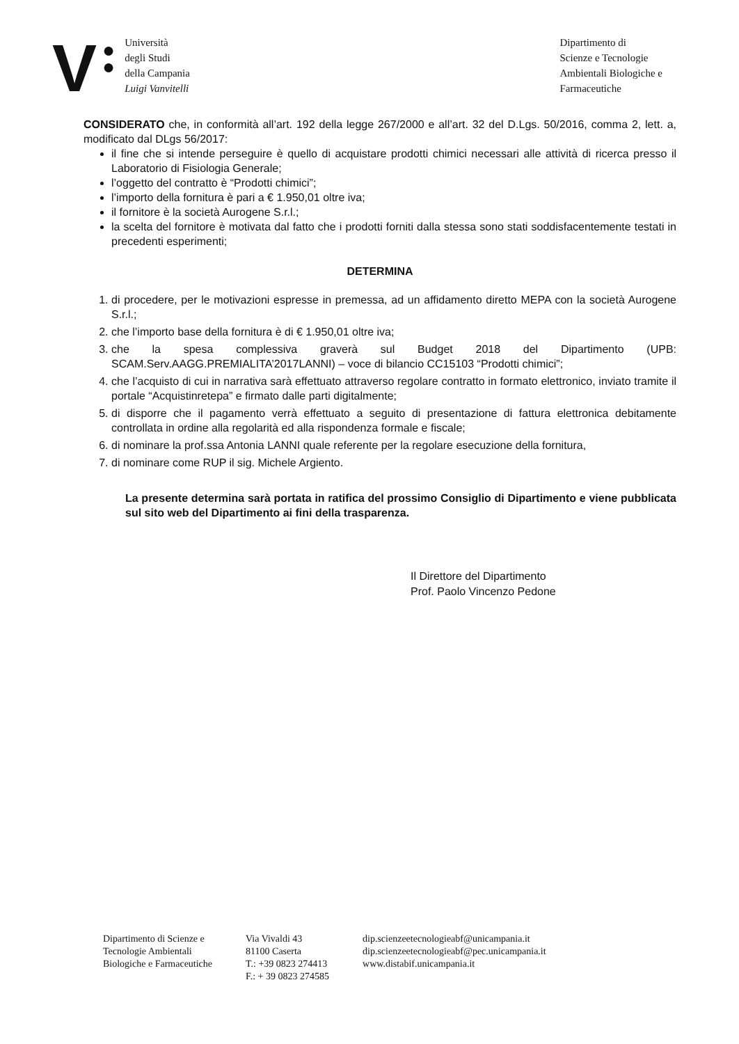V
●
●
Università
degli Studi
della Campania
Luigi Vanvitelli
Dipartimento di
Scienze e Tecnologie
Ambientali Biologiche e
Farmaceutiche
CONSIDERATO che, in conformità all’art. 192 della legge 267/2000 e all’art. 32 del D.Lgs. 50/2016, comma 2, lett. a, modificato dal DLgs 56/2017:
il fine che si intende perseguire è quello di acquistare prodotti chimici necessari alle attività di ricerca presso il Laboratorio di Fisiologia Generale;
l’oggetto del contratto è “Prodotti chimici”;
l’importo della fornitura è pari a € 1.950,01 oltre iva;
il fornitore è la società Aurogene S.r.l.;
la scelta del fornitore è motivata dal fatto che i prodotti forniti dalla stessa sono stati soddisfacentemente testati in precedenti esperimenti;
DETERMINA
1. di procedere, per le motivazioni espresse in premessa, ad un affidamento diretto MEPA con la società Aurogene S.r.l.;
2. che l’importo base della fornitura è di € 1.950,01 oltre iva;
3. che la spesa complessiva graverà sul Budget 2018 del Dipartimento (UPB: SCAM.Serv.AAGG.PREMIALITA’2017LANNI) – voce di bilancio CC15103 “Prodotti chimici”;
4. che l’acquisto di cui in narrativa sarà effettuato attraverso regolare contratto in formato elettronico, inviato tramite il portale “Acquistinretepa” e firmato dalle parti digitalmente;
5. di disporre che il pagamento verrà effettuato a seguito di presentazione di fattura elettronica debitamente controllata in ordine alla regolarità ed alla rispondenza formale e fiscale;
6. di nominare la prof.ssa Antonia LANNI quale referente per la regolare esecuzione della fornitura,
7. di nominare come RUP il sig. Michele Argiento.
La presente determina sarà portata in ratifica del prossimo Consiglio di Dipartimento e viene pubblicata sul sito web del Dipartimento ai fini della trasparenza.
Il Direttore del Dipartimento
Prof. Paolo Vincenzo Pedone
Dipartimento di Scienze e
Tecnologie Ambientali
Biologiche e Farmaceutiche
Via Vivaldi 43
81100 Caserta
T.: +39 0823 274413
F.: + 39 0823 274585
dip.scienzeetecnologieabf@unicampania.it
dip.scienzeetecnologieabf@pec.unicampania.it
www.distabif.unicampania.it